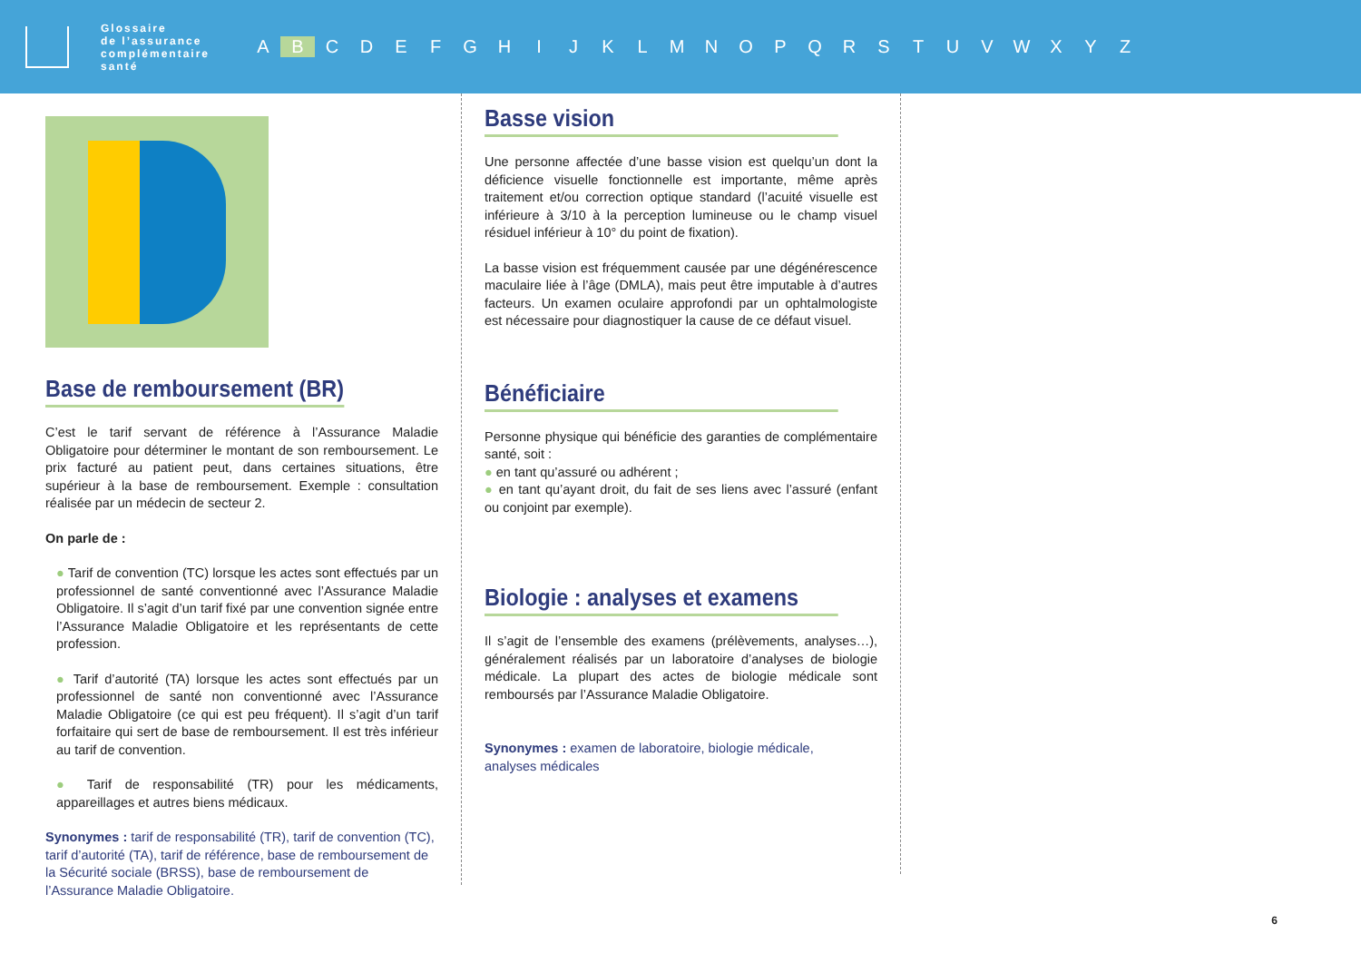Glossaire
de l’assurance
complémentaire
santé
A B CDEFGHIJKLMNOPQRSTUVWXYZ
Base de remboursement (BR)
C’est le tarif servant de référence à l’Assurance Maladie Obligatoire pour déterminer le montant de son remboursement. Le prix facturé au patient peut, dans certaines situations, être supérieur à la base de remboursement. Exemple : consultation réalisée par un médecin de secteur 2.
On parle de :
● Tarif de convention (TC) lorsque les actes sont effectués par un professionnel de santé conventionné avec l’Assurance Maladie Obligatoire. Il s’agit d’un tarif fixé par une convention signée entre l’Assurance Maladie Obligatoire et les représentants de cette profession.
● Tarif d’autorité (TA) lorsque les actes sont effectués par un professionnel de santé non conventionné avec l’Assurance Maladie Obligatoire (ce qui est peu fréquent). Il s’agit d’un tarif forfaitaire qui sert de base de remboursement. Il est très inférieur au tarif de convention.
● Tarif de responsabilité (TR) pour les médicaments, appareillages et autres biens médicaux.
Synonymes : tarif de responsabilité (TR), tarif de convention (TC), tarif d’autorité (TA), tarif de référence, base de remboursement de la Sécurité sociale (BRSS), base de remboursement de l’Assurance Maladie Obligatoire.
Basse vision
Une personne affectée d’une basse vision est quelqu’un dont la déficience visuelle fonctionnelle est importante, même après traitement et/ou correction optique standard (l’acuité visuelle est inférieure à 3/10 à la perception lumineuse ou le champ visuel résiduel inférieur à 10° du point de fixation).
La basse vision est fréquemment causée par une dégénérescence maculaire liée à l’âge (DMLA), mais peut être imputable à d’autres facteurs. Un examen oculaire approfondi par un ophtalmologiste est nécessaire pour diagnostiquer la cause de ce défaut visuel.
Bénéficiaire
Personne physique qui bénéficie des garanties de complémentaire santé, soit :
● en tant qu’assuré ou adhérent ;
● en tant qu’ayant droit, du fait de ses liens avec l’assuré (enfant ou conjoint par exemple).
Biologie : analyses et examens
Il s’agit de l’ensemble des examens (prélèvements, analyses…), généralement réalisés par un laboratoire d’analyses de biologie médicale. La plupart des actes de biologie médicale sont remboursés par l’Assurance Maladie Obligatoire.
Synonymes : examen de laboratoire, biologie médicale,
analyses médicales
6